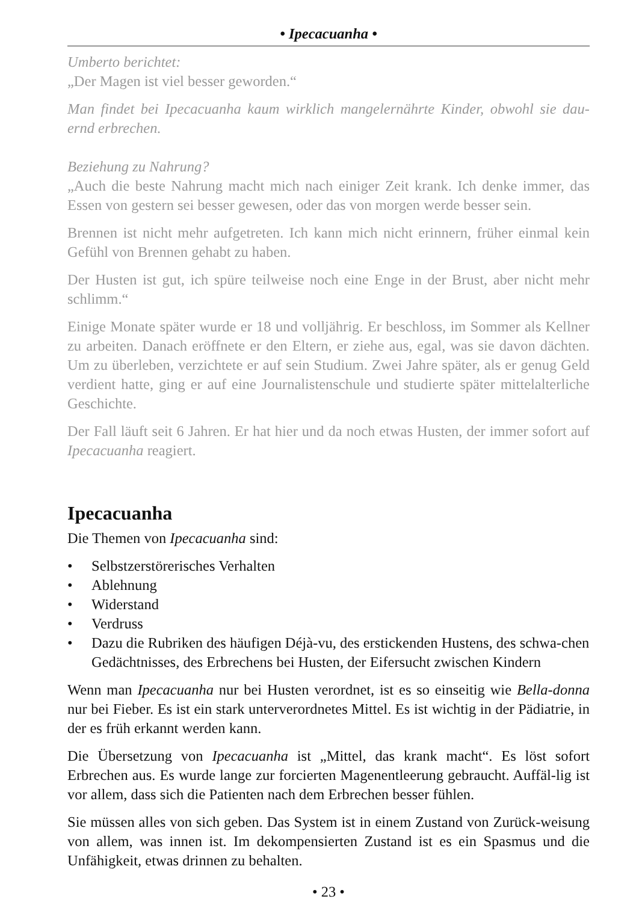• Ipecacuanha •
Umberto berichtet:
„Der Magen ist viel besser geworden.“
Man findet bei Ipecacuanha kaum wirklich mangelernährte Kinder, obwohl sie dau-ernd erbrechen.
Beziehung zu Nahrung?
„Auch die beste Nahrung macht mich nach einiger Zeit krank. Ich denke immer, das Essen von gestern sei besser gewesen, oder das von morgen werde besser sein.
Brennen ist nicht mehr aufgetreten. Ich kann mich nicht erinnern, früher einmal kein Gefühl von Brennen gehabt zu haben.
Der Husten ist gut, ich spüre teilweise noch eine Enge in der Brust, aber nicht mehr schlimm.“
Einige Monate später wurde er 18 und volljährig. Er beschloss, im Sommer als Kellner zu arbeiten. Danach eröffnete er den Eltern, er ziehe aus, egal, was sie davon dächten. Um zu überleben, verzichtete er auf sein Studium. Zwei Jahre später, als er genug Geld verdient hatte, ging er auf eine Journalistenschule und studierte später mittelalterliche Geschichte.
Der Fall läuft seit 6 Jahren. Er hat hier und da noch etwas Husten, der immer sofort auf Ipecacuanha reagiert.
Ipecacuanha
Die Themen von Ipecacuanha sind:
• Selbstzerstörerisches Verhalten
• Ablehnung
• Widerstand
• Verdruss
• Dazu die Rubriken des häufigen Déjà-vu, des erstickenden Hustens, des schwa-chen Gedächtnisses, des Erbrechens bei Husten, der Eifersucht zwischen Kindern
Wenn man Ipecacuanha nur bei Husten verordnet, ist es so einseitig wie Bella-donna nur bei Fieber. Es ist ein stark unterverordnetes Mittel. Es ist wichtig in der Pädiatrie, in der es früh erkannt werden kann.
Die Übersetzung von Ipecacuanha ist „Mittel, das krank macht“. Es löst sofort Erbrechen aus. Es wurde lange zur forcierten Magenentleerung gebraucht. Auffäl-lig ist vor allem, dass sich die Patienten nach dem Erbrechen besser fühlen.
Sie müssen alles von sich geben. Das System ist in einem Zustand von Zurück-weisung von allem, was innen ist. Im dekompensierten Zustand ist es ein Spasmus und die Unfähigkeit, etwas drinnen zu behalten.
• 23 •